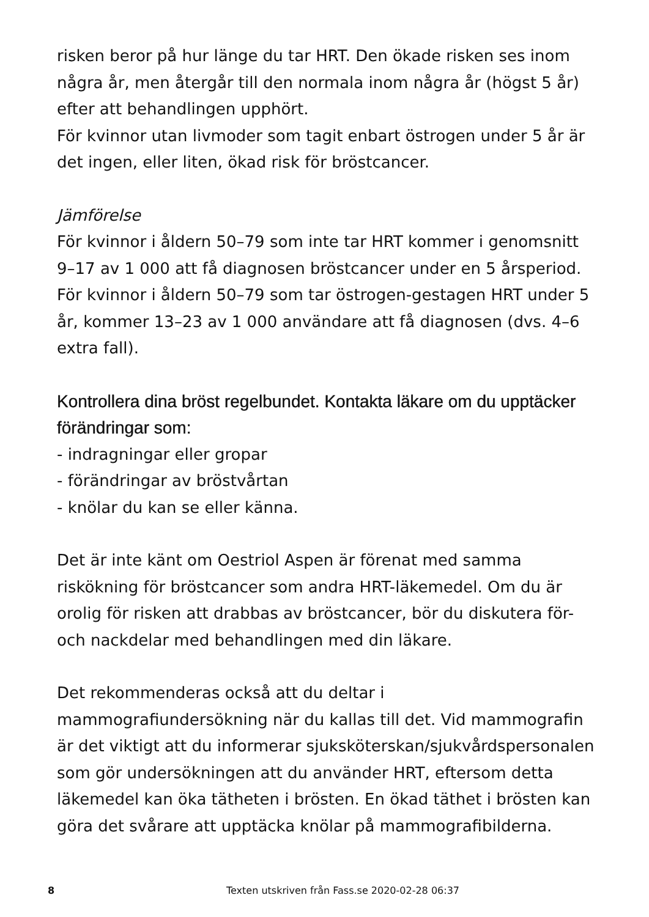risken beror på hur länge du tar HRT. Den ökade risken ses inom några år, men återgår till den normala inom några år (högst 5 år) efter att behandlingen upphört.
För kvinnor utan livmoder som tagit enbart östrogen under 5 år är det ingen, eller liten, ökad risk för bröstcancer.
Jämförelse
För kvinnor i åldern 50–79 som inte tar HRT kommer i genomsnitt 9–17 av 1 000 att få diagnosen bröstcancer under en 5 årsperiod.
För kvinnor i åldern 50–79 som tar östrogen-gestagen HRT under 5 år, kommer 13–23 av 1 000 användare att få diagnosen (dvs. 4–6 extra fall).
Kontrollera dina bröst regelbundet. Kontakta läkare om du upptäcker förändringar som:
- indragningar eller gropar
- förändringar av bröstvårtan
- knölar du kan se eller känna.
Det är inte känt om Oestriol Aspen är förenat med samma riskökning för bröstcancer som andra HRT-läkemedel. Om du är orolig för risken att drabbas av bröstcancer, bör du diskutera för- och nackdelar med behandlingen med din läkare.
Det rekommenderas också att du deltar i mammografiundersökning när du kallas till det. Vid mammografin är det viktigt att du informerar sjuksköterskan/sjukvårdspersonalen som gör undersökningen att du använder HRT, eftersom detta läkemedel kan öka tätheten i brösten. En ökad täthet i brösten kan göra det svårare att upptäcka knölar på mammografibilderna.
8 Texten utskriven från Fass.se 2020-02-28 06:37